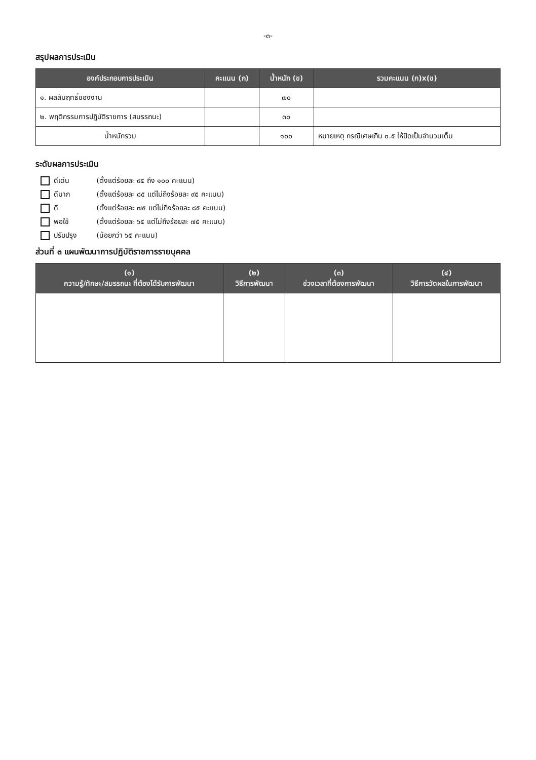-๓-
สรุปผลการประเมิน
| องค์ประกอบการประเมิน | คะแนน (ก) | น้ำหนัก (ข) | รวมคะแนน (ก)x(ข) |
| --- | --- | --- | --- |
| ๑. ผลสัมฤทธิ์ของงาน | | ๗๐ | |
| ๒. พฤติกรรมการปฏิบัติราชการ (สมรรถนะ) | | ๓๐ | |
| น้ำหนักรวม | | ๑๐๐ | หมายเหตุ กรณีเศษเกิน ๐.๕ ให้ปัดเป็นจำนวนเต็ม |
ระดับผลการประเมิน
ดีเด่น (ตั้งแต่ร้อยละ ๙๕ ถึง ๑๐๐ คะแนน)
ดีมาก (ตั้งแต่ร้อยละ ๘๕ แต่ไม่ถึงร้อยละ ๙๕ คะแนน)
ดี (ตั้งแต่ร้อยละ ๗๕ แต่ไม่ถึงร้อยละ ๘๕ คะแนน)
พอใช้ (ตั้งแต่ร้อยละ ๖๕ แต่ไม่ถึงร้อยละ ๗๕ คะแนน)
ปรับปรุง (น้อยกว่า ๖๕ คะแนน)
ส่วนที่ ๓ แผนพัฒนาการปฏิบัติราชการรายบุคคล
| (๑) ความรู้/ทักษะ/สมรรถนะ ที่ต้องได้รับการพัฒนา | (๒) วิธีการพัฒนา | (๓) ช่วงเวลาที่ต้องการพัฒนา | (๔) วิธีการวัดผลในการพัฒนา |
| --- | --- | --- | --- |